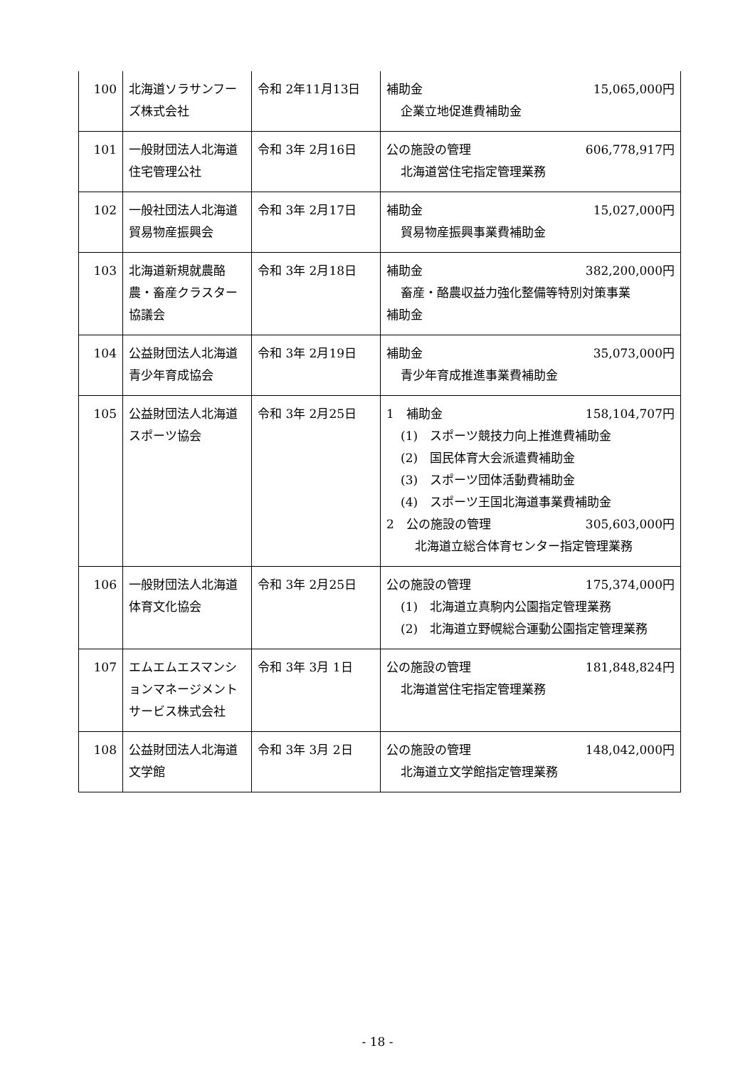| 100 | 北海道ソラサンフーズ株式会社 | 令和 2年11月13日 | 補助金 15,065,000円 企業立地促進費補助金 |
| 101 | 一般財団法人北海道住宅管理公社 | 令和 3年 2月16日 | 公の施設の管理 606,778,917円 北海道営住宅指定管理業務 |
| 102 | 一般社団法人北海道貿易物産振興会 | 令和 3年 2月17日 | 補助金 15,027,000円 貿易物産振興事業費補助金 |
| 103 | 北海道新規就農酪農・畜産クラスター協議会 | 令和 3年 2月18日 | 補助金 382,200,000円 畜産・酪農収益力強化整備等特別対策事業 補助金 |
| 104 | 公益財団法人北海道青少年育成協会 | 令和 3年 2月19日 | 補助金 35,073,000円 青少年育成推進事業費補助金 |
| 105 | 公益財団法人北海道スポーツ協会 | 令和 3年 2月25日 | 1 補助金 158,104,707円 (1) スポーツ競技力向上推進費補助金 (2) 国民体育大会派遣費補助金 (3) スポーツ団体活動費補助金 (4) スポーツ王国北海道事業費補助金 2 公の施設の管理 305,603,000円 北海道立総合体育センター指定管理業務 |
| 106 | 一般財団法人北海道体育文化協会 | 令和 3年 2月25日 | 公の施設の管理 175,374,000円 (1) 北海道立真駒内公園指定管理業務 (2) 北海道立野幌総合運動公園指定管理業務 |
| 107 | エムエムエスマンションマネージメントサービス株式会社 | 令和 3年 3月 1日 | 公の施設の管理 181,848,824円 北海道営住宅指定管理業務 |
| 108 | 公益財団法人北海道文学館 | 令和 3年 3月 2日 | 公の施設の管理 148,042,000円 北海道立文学館指定管理業務 |
- 18 -